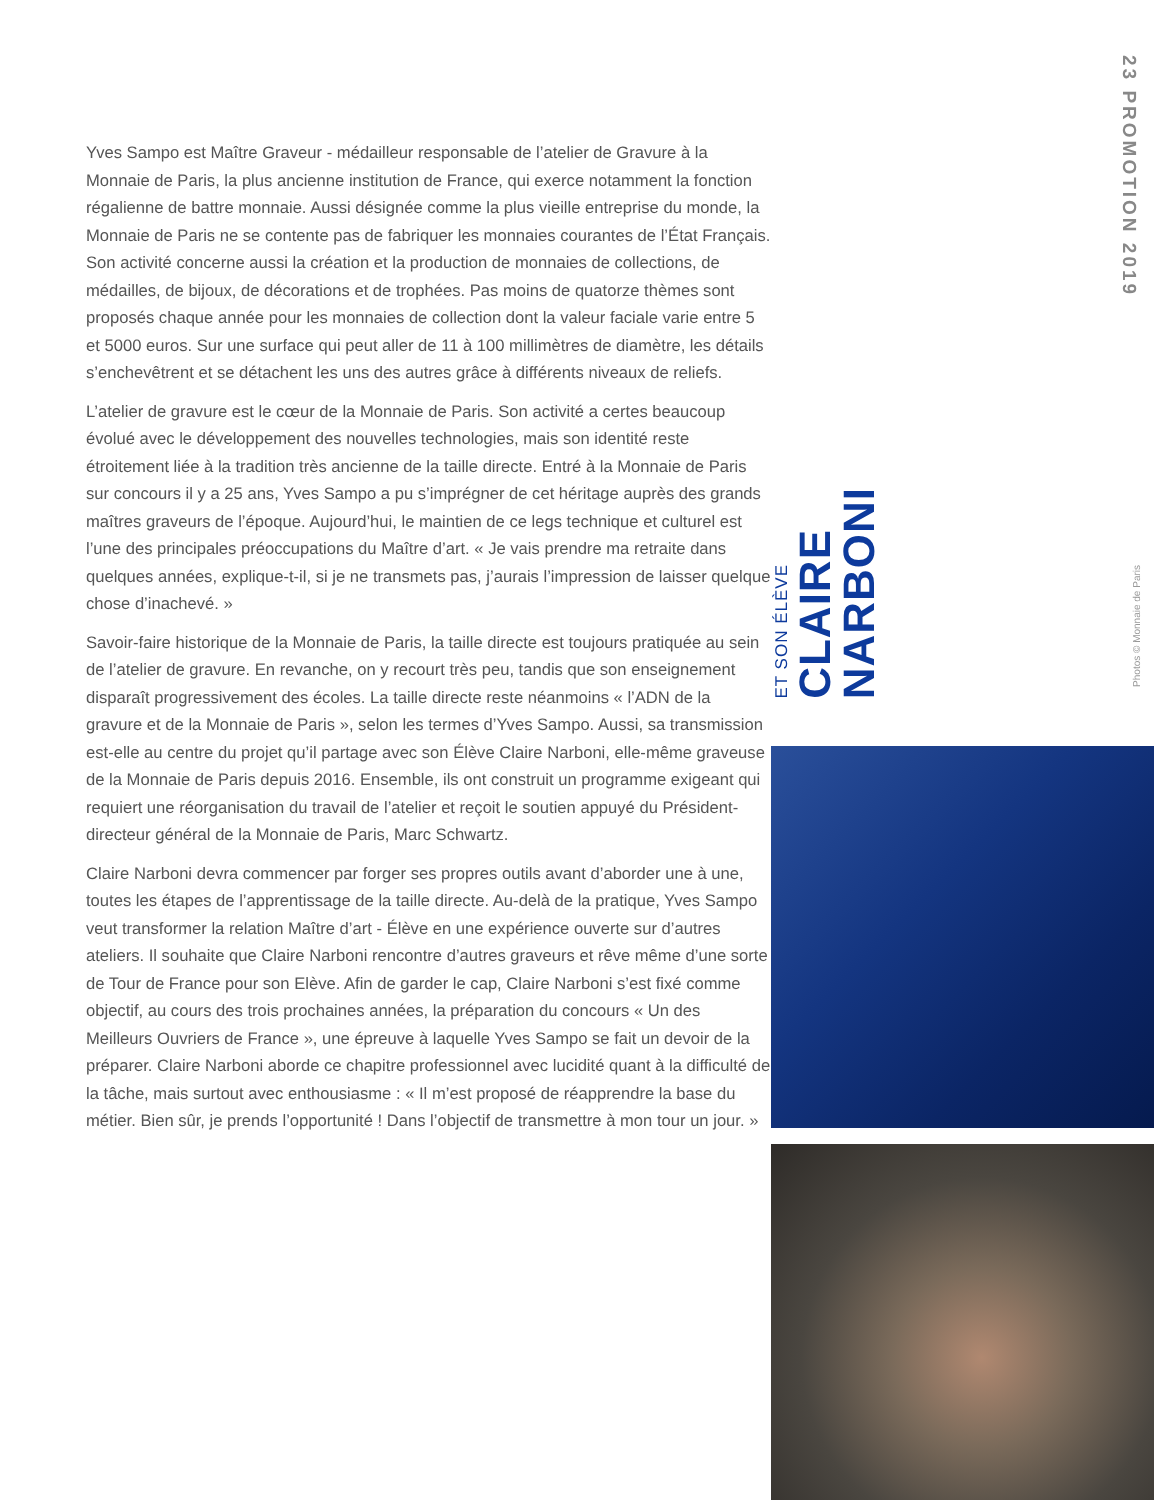Yves Sampo est Maître Graveur - médailleur responsable de l’atelier de Gravure à la Monnaie de Paris, la plus ancienne institution de France, qui exerce notamment la fonction régalienne de battre monnaie. Aussi désignée comme la plus vieille entreprise du monde, la Monnaie de Paris ne se contente pas de fabriquer les monnaies courantes de l’État Français. Son activité concerne aussi la création et la production de monnaies de collections, de médailles, de bijoux, de décorations et de trophées. Pas moins de quatorze thèmes sont proposés chaque année pour les monnaies de collection dont la valeur faciale varie entre 5 et 5000 euros. Sur une surface qui peut aller de 11 à 100 millimètres de diamètre, les détails s’enchevêtrent et se détachent les uns des autres grâce à différents niveaux de reliefs.
L’atelier de gravure est le cœur de la Monnaie de Paris. Son activité a certes beaucoup évolué avec le développement des nouvelles technologies, mais son identité reste étroitement liée à la tradition très ancienne de la taille directe. Entré à la Monnaie de Paris sur concours il y a 25 ans, Yves Sampo a pu s’imprégner de cet héritage auprès des grands maîtres graveurs de l’époque. Aujourd’hui, le maintien de ce legs technique et culturel est l’une des principales préoccupations du Maître d’art. « Je vais prendre ma retraite dans quelques années, explique-t-il, si je ne transmets pas, j’aurais l’impression de laisser quelque chose d’inachevé. »
Savoir-faire historique de la Monnaie de Paris, la taille directe est toujours pratiquée au sein de l’atelier de gravure. En revanche, on y recourt très peu, tandis que son enseignement disparaît progressivement des écoles. La taille directe reste néanmoins « l’ADN de la gravure et de la Monnaie de Paris », selon les termes d’Yves Sampo. Aussi, sa transmission est-elle au centre du projet qu’il partage avec son Élève Claire Narboni, elle-même graveuse de la Monnaie de Paris depuis 2016. Ensemble, ils ont construit un programme exigeant qui requiert une réorganisation du travail de l’atelier et reçoit le soutien appuyé du Président-directeur général de la Monnaie de Paris, Marc Schwartz.
Claire Narboni devra commencer par forger ses propres outils avant d’aborder une à une, toutes les étapes de l’apprentissage de la taille directe. Au-delà de la pratique, Yves Sampo veut transformer la relation Maître d’art - Élève en une expérience ouverte sur d’autres ateliers. Il souhaite que Claire Narboni rencontre d’autres graveurs et rêve même d’une sorte de Tour de France pour son Elève. Afin de garder le cap, Claire Narboni s’est fixé comme objectif, au cours des trois prochaines années, la préparation du concours « Un des Meilleurs Ouvriers de France », une épreuve à laquelle Yves Sampo se fait un devoir de la préparer. Claire Narboni aborde ce chapitre professionnel avec lucidité quant à la difficulté de la tâche, mais surtout avec enthousiasme : « Il m’est proposé de réapprendre la base du métier. Bien sûr, je prends l’opportunité ! Dans l’objectif de transmettre à mon tour un jour. »
ET SON ÉLÈVE
CLAIRE
NARBONI
23 PROMOTION 2019
Photos © Monnaie de Paris